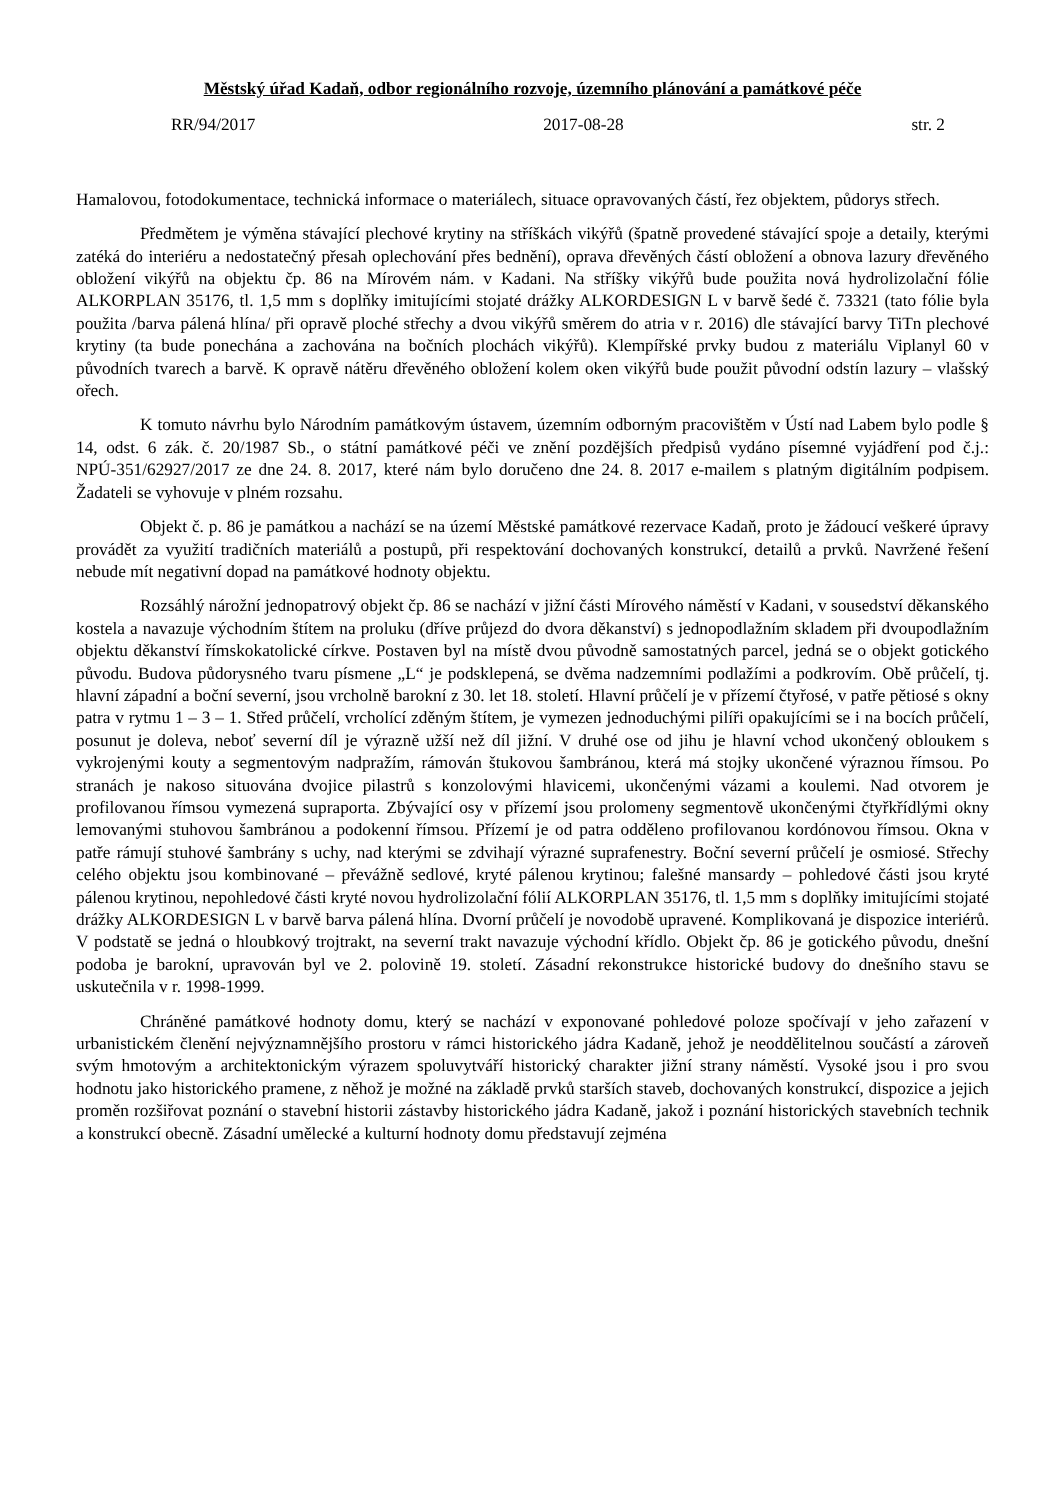Městský úřad Kadaň, odbor regionálního rozvoje, územního plánování a památkové péče
RR/94/2017 2017-08-28 str. 2
Hamalovou, fotodokumentace, technická informace o materiálech, situace opravovaných částí, řez objektem, půdorys střech.
Předmětem je výměna stávající plechové krytiny na stříškách vikýřů (špatně provedené stávající spoje a detaily, kterými zatéká do interiéru a nedostatečný přesah oplechování přes bednění), oprava dřevěných částí obložení a obnova lazury dřevěného obložení vikýřů na objektu čp. 86 na Mírovém nám. v Kadani. Na stříšky vikýřů bude použita nová hydrolizolační fólie ALKORPLAN 35176, tl. 1,5 mm s doplňky imitujícími stojaté drážky ALKORDESIGN L v barvě šedé č. 73321 (tato fólie byla použita /barva pálená hlína/ při opravě ploché střechy a dvou vikýřů směrem do atria v r. 2016) dle stávající barvy TiTn plechové krytiny (ta bude ponechána a zachována na bočních plochách vikýřů). Klempířské prvky budou z materiálu Viplanyl 60 v původních tvarech a barvě. K opravě nátěru dřevěného obložení kolem oken vikýřů bude použit původní odstín lazury – vlašský ořech.
K tomuto návrhu bylo Národním památkovým ústavem, územním odborným pracovištěm v Ústí nad Labem bylo podle § 14, odst. 6 zák. č. 20/1987 Sb., o státní památkové péči ve znění pozdějších předpisů vydáno písemné vyjádření pod č.j.: NPÚ-351/62927/2017 ze dne 24. 8. 2017, které nám bylo doručeno dne 24. 8. 2017 e-mailem s platným digitálním podpisem. Žadateli se vyhovuje v plném rozsahu.
Objekt č. p. 86 je památkou a nachází se na území Městské památkové rezervace Kadaň, proto je žádoucí veškeré úpravy provádět za využití tradičních materiálů a postupů, při respektování dochovaných konstrukcí, detailů a prvků. Navržené řešení nebude mít negativní dopad na památkové hodnoty objektu.
Rozsáhlý nárožní jednopatrový objekt čp. 86 se nachází v jižní části Mírového náměstí v Kadani, v sousedství děkanského kostela a navazuje východním štítem na proluku (dříve průjezd do dvora děkanství) s jednopodlažním skladem při dvoupodlažním objektu děkanství římskokatolické církve. Postaven byl na místě dvou původně samostatných parcel, jedná se o objekt gotického původu. Budova půdorysného tvaru písmene „L“ je podsklepená, se dvěma nadzemními podlažími a podkrovím. Obě průčelí, tj. hlavní západní a boční severní, jsou vrcholně barokní z 30. let 18. století. Hlavní průčelí je v přízemí čtyřosé, v patře pětiosé s okny patra v rytmu 1 – 3 – 1. Střed průčelí, vrcholící zděným štítem, je vymezen jednoduchými pilíři opakujícími se i na bocích průčelí, posunut je doleva, neboť severní díl je výrazně užší než díl jižní. V druhé ose od jihu je hlavní vchod ukončený obloukem s vykrojenými kouty a segmentovým nadpražím, rámován štukovou šambránou, která má stojky ukončené výraznou římsou. Po stranách je nakoso situována dvojice pilastrů s konzolovými hlavicemi, ukončenými vázami a koulemi. Nad otvorem je profilovanou římsou vymezená supraporta. Zbývající osy v přízemí jsou prolomeny segmentově ukončenými čtyřkřídlými okny lemovanými stuhovou šambránou a podokenní římsou. Přízemí je od patra odděleno profilovanou kordónovou římsou. Okna v patře rámují stuhové šambrány s uchy, nad kterými se zdvihají výrazné suprafenestry. Boční severní průčelí je osmiosé. Střechy celého objektu jsou kombinované – převážně sedlové, kryté pálenou krytinou; falešné mansardy – pohledové části jsou kryté pálenou krytinou, nepohledové části kryté novou hydrolizolační fólií ALKORPLAN 35176, tl. 1,5 mm s doplňky imitujícími stojaté drážky ALKORDESIGN L v barvě barva pálená hlína. Dvorní průčelí je novodobě upravené. Komplikovaná je dispozice interiérů. V podstatě se jedná o hloubkový trojtrakt, na severní trakt navazuje východní křídlo. Objekt čp. 86 je gotického původu, dnešní podoba je barokní, upravován byl ve 2. polovině 19. století. Zásadní rekonstrukce historické budovy do dnešního stavu se uskutečnila v r. 1998-1999.
Chráněné památkové hodnoty domu, který se nachází v exponované pohledové poloze spočívají v jeho zařazení v urbanistickém členění nejvýznamnějšího prostoru v rámci historického jádra Kadaně, jehož je neoddělitelnou součástí a zároveň svým hmotovým a architektonickým výrazem spoluvytváří historický charakter jižní strany náměstí. Vysoké jsou i pro svou hodnotu jako historického pramene, z něhož je možné na základě prvků starších staveb, dochovaných konstrukcí, dispozice a jejich proměn rozšiřovat poznání o stavební historii zástavby historického jádra Kadaně, jakož i poznání historických stavebních technik a konstrukcí obecně. Zásadní umělecké a kulturní hodnoty domu představují zejména